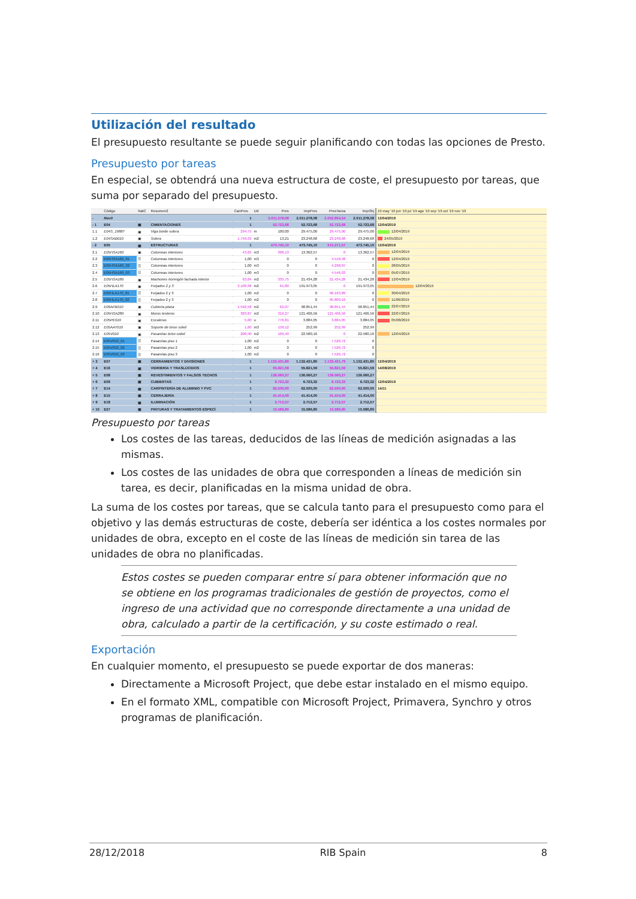Utilización del resultado
El presupuesto resultante se puede seguir planificando con todas las opciones de Presto.
Presupuesto por tareas
En especial, se obtendrá una nueva estructura de coste, el presupuesto por tareas, que suma por separado del presupuesto.
| | Código | NatC | Resumen2 | CanPres | Ud | Pres | ImpPres | PresTarea | ImpObj | 19 may '19 jun '19 jul '19 ago '19 sep '19 oct '19 nov '19 |
| --- | --- | --- | --- | --- | --- | --- | --- | --- | --- | --- |
| - | Revit | | | 1 | | 2.011.278,08 | 2.011.278,08 | 2.052.804,54 | 2.011.278,08 | 12/04/2019 |
| - 1 | E04 | ▣ | CIMENTACIONES | 1 | | 52.723,68 | 52.723,68 | 52.723,68 | 52.723,68 | 12/04/2019 |
| 1.1 | E04S_19887 | ▣ | Viga borde solera | 294,75 | m | 100,00 | 29.475,00 | 29.475,00 | 29.475,00 | 12/04/2019 |
| 1.2 | E04SAB010 | ▣ | Solera | 1.759,93 | m2 | 13,21 | 23.248,68 | 23.248,68 | 23.248,68 | 24/05/2019 |
| - 2 | E05 | ▣ | ESTRUCTURAS | 1 | | 473.745,10 | 473.745,10 | 515.271,57 | 473.745,10 | 12/04/2019 |
| 2.1 | E05HSA160 | ▣ | Columnas interiores | 43,65 | m3 | 306,13 | 13.362,57 | 0 | 13.362,57 | 12/04/2019 |
| 2.2 | E05HSA160_01 | ☰ | Columnas interiores | 1,00 | m3 | 0 | 0 | 4.518,48 | 0 | 12/04/2019 |
| 2.3 | E05HSA160_02 | ☰ | Columnas interiores | 1,00 | m3 | 0 | 0 | 4.298,07 | 0 | 28/05/2019 |
| 2.4 | E05HSA160_03 | ☰ | Columnas interiores | 1,00 | m3 | 0 | 0 | 4.546,03 | 0 | 05/07/2019 |
| 2.5 | E05HSA180 | ▣ | Machones hormigón fachada interior | 63,84 | m2 | 335,75 | 21.434,28 | 21.434,28 | 21.434,28 | 12/04/2019 |
| 2.6 | E05HLA170 | ▣ | Forjados 2 y 3 | 3.106,36 | m2 | 61,80 | 191.973,05 | 0 | 191.973,05 | 12/04/2019 |
| 2.7 | E05HLA170_01 | ☰ | Forjados 2 y 3 | 1,00 | m2 | 0 | 0 | 96.163,89 | 0 | 30/04/2019 |
| 2.8 | E05HLA170_02 | ☰ | Forjados 2 y 3 | 1,00 | m2 | 0 | 0 | 95.809,16 | 0 | 11/06/2019 |
| 2.9 | E09AFB010 | ▣ | Cubierta plana | 1.592,58 | m2 | 62,07 | 98.851,44 | 98.851,44 | 98.851,44 | 22/07/2019 |
| 2.10 | E05HSA280 | ▣ | Muros testeros | 383,87 | m2 | 316,27 | 121.406,56 | 121.406,56 | 121.406,56 | 22/07/2019 |
| 2.11 | E05PE010 | ▣ | Escaleras | 5,00 | u | 776,81 | 3.884,05 | 3.884,05 | 3.884,05 | 05/08/2019 |
| 2.12 | E05AAT010 | ▣ | Soporte de brise soleil | 1,60 | m3 | 158,12 | 252,99 | 252,99 | 252,99 | |
| 2.13 | E05V010 | ▣ | Pasarelas brise-soleil | 206,40 | m2 | 109,40 | 22.580,16 | 0 | 22.580,16 | 12/04/2019 |
| 2.14 | E05V010_01 | ☰ | Pasarelas piso 1 | 1,00 | m2 | 0 | 0 | 7.526,72 | 0 | |
| 2.15 | E05V010_02 | ☰ | Pasarelas piso 2 | 1,00 | m2 | 0 | 0 | 7.526,72 | 0 | |
| 2.16 | E05V010_03 | ☰ | Pasarelas piso 3 | 1,00 | m2 | 0 | 0 | 7.526,72 | 0 | |
| + 3 | E07 | ▣ | CERRAMIENTOS Y DIVISIONES | 1 | | 1.132.431,80 | 1.132.431,80 | 1.132.431,79 | 1.132.431,80 | 12/04/2019 |
| + 4 | E16 | ▣ | VIDRIERÍA Y TRASLÚCIDOS | 1 | | 55.821,59 | 55.821,59 | 55.821,59 | 55.821,59 | 14/08/2019 |
| + 5 | E08 | ▣ | REVESTIMIENTOS Y FALSOS TECHOS | 1 | | 136.060,27 | 136.060,27 | 136.060,27 | 136.060,27 | |
| + 6 | E09 | ▣ | CUBIERTAS | 1 | | 6.723,32 | 6.723,32 | 6.723,33 | 6.723,32 | 12/04/2019 |
| + 7 | E14 | ▣ | CARPINTERÍA DE ALUMINIO Y PVC | 1 | | 62.500,00 | 62.500,00 | 62.500,00 | 62.500,00 | 14/11 |
| + 8 | E15 | ▣ | CERRAJERÍA | 1 | | 41.414,00 | 41.414,00 | 41.414,00 | 41.414,00 | |
| + 9 | E18 | ▣ | ILUMINACIÓN | 1 | | 2.712,57 | 2.712,57 | 2.712,57 | 2.712,57 | |
| + 10 | E27 | ▣ | PINTURAS Y TRATAMIENTOS ESPECÍ | 1 | | 15.586,80 | 15.586,80 | 15.586,80 | 15.586,80 | |
Presupuesto por tareas
Los costes de las tareas, deducidos de las líneas de medición asignadas a las mismas.
Los costes de las unidades de obra que corresponden a líneas de medición sin tarea, es decir, planificadas en la misma unidad de obra.
La suma de los costes por tareas, que se calcula tanto para el presupuesto como para el objetivo y las demás estructuras de coste, debería ser idéntica a los costes normales por unidades de obra, excepto en el coste de las líneas de medición sin tarea de las unidades de obra no planificadas.
Estos costes se pueden comparar entre sí para obtener información que no se obtiene en los programas tradicionales de gestión de proyectos, como el ingreso de una actividad que no corresponde directamente a una unidad de obra, calculado a partir de la certificación, y su coste estimado o real.
Exportación
En cualquier momento, el presupuesto se puede exportar de dos maneras:
Directamente a Microsoft Project, que debe estar instalado en el mismo equipo.
En el formato XML, compatible con Microsoft Project, Primavera, Synchro y otros programas de planificación.
28/12/2018 RIB Spain 8